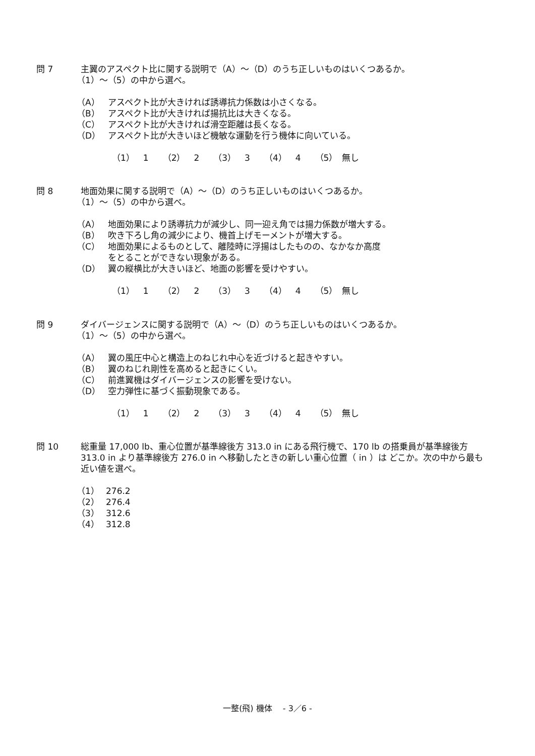問 7 主翼のアスペクト比に関する説明で（A）～（D）のうち正しいものはいくつあるか。
（1）～（5）の中から選べ。
（A） アスペクト比が大きければ誘導抗力係数は小さくなる。
（B） アスペクト比が大きければ揚抗比は大きくなる。
（C） アスペクト比が大きければ滑空距離は長くなる。
（D） アスペクト比が大きいほど機敏な運動を行う機体に向いている。
（1）　1 （2）　2 （3）　3 （4）　4 （5）　無し
問 8 地面効果に関する説明で（A）～（D）のうち正しいものはいくつあるか。
（1）～（5）の中から選べ。
（A） 地面効果により誘導抗力が減少し、同一迎え角では揚力係数が増大する。
（B） 吹き下ろし角の減少により、機首上げモーメントが増大する。
（C） 地面効果によるものとして、離陸時に浮揚はしたものの、なかなか高度
をとることができない現象がある。
（D） 翼の縦横比が大きいほど、地面の影響を受けやすい。
（1）　1 （2）　2 （3）　3 （4）　4 （5）　無し
問 9 ダイバージェンスに関する説明で（A）～（D）のうち正しいものはいくつあるか。
（1）～（5）の中から選べ。
（A） 翼の風圧中心と構造上のねじれ中心を近づけると起きやすい。
（B） 翼のねじれ剛性を高めると起きにくい。
（C） 前進翼機はダイバージェンスの影響を受けない。
（D） 空力弾性に基づく振動現象である。
（1）　1 （2）　2 （3）　3 （4）　4 （5）　無し
問 10 総重量 17,000 lb、重心位置が基準線後方 313.0 in にある飛行機で、170 lb の搭乗員が基準線後方 313.0 in より基準線後方 276.0 in へ移動したときの新しい重心位置（ in ）は どこか。次の中から最も近い値を選べ。
（1） 276.2
（2） 276.4
（3） 312.6
（4） 312.8
一整(飛) 機体　 - 3／6 -